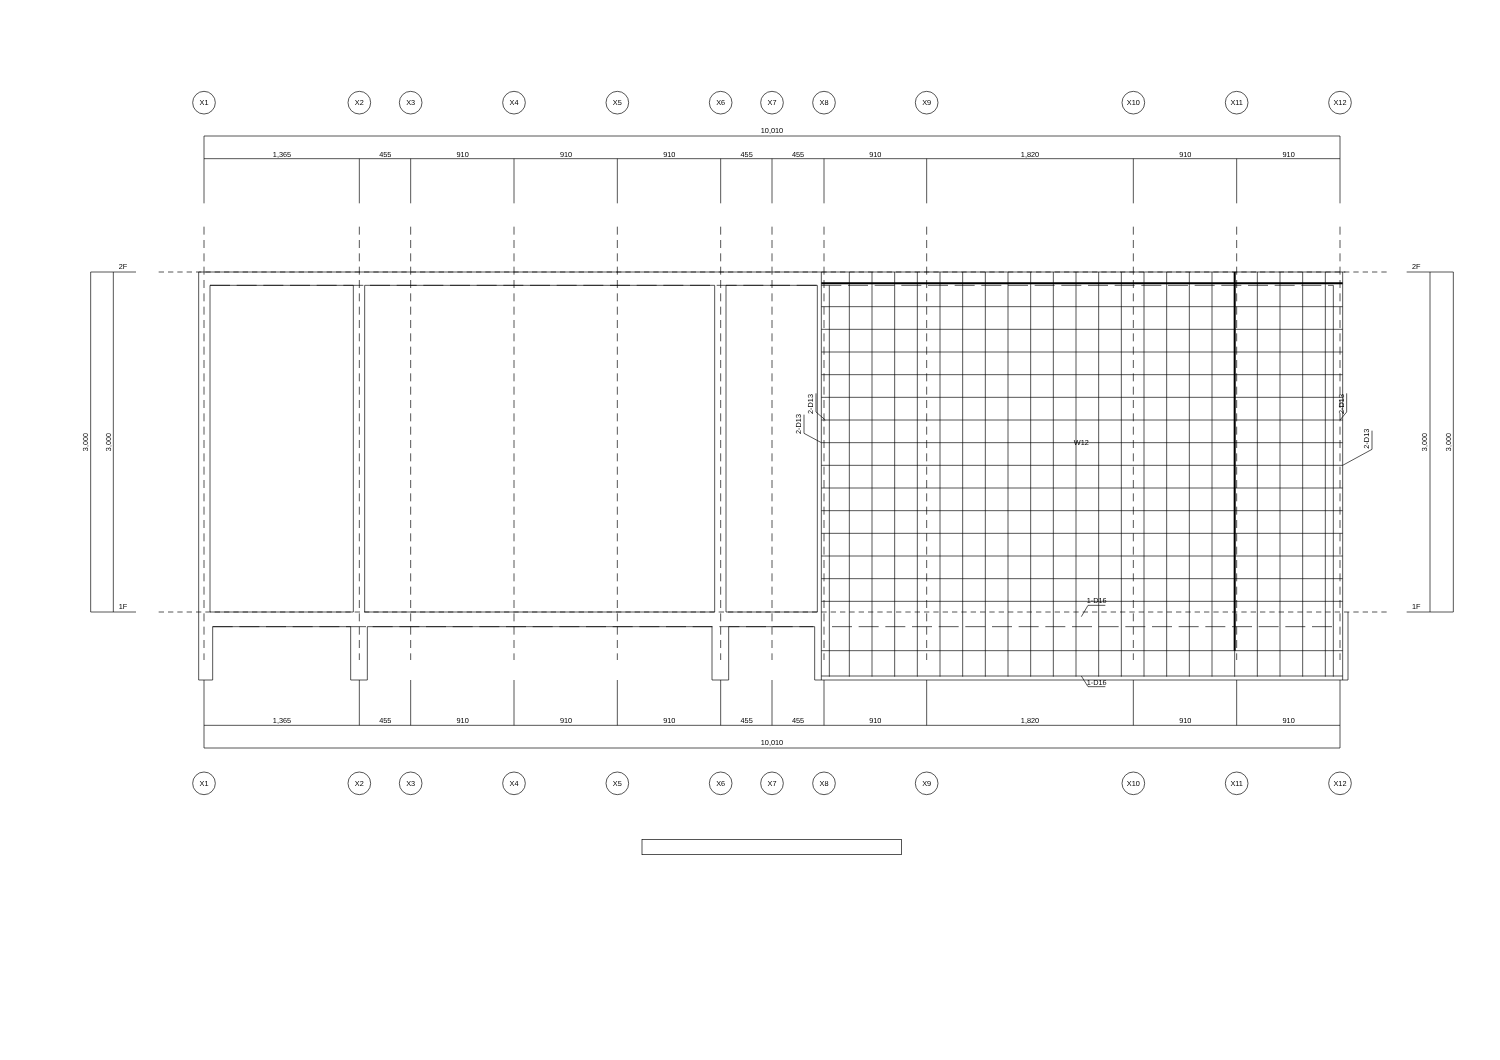X1
X2
X3
X4
X5
X6
X7
X8
X9
X10
X11
X12
10,010
1,365
455
910
910
910
455
455
910
1,820
910
910
2F
1F
2F
1F
3,000
3,000
3,000
3,000
W12
2-D13
2-D13
2-D13
2-D13
1-D16
1-D16
1,365
455
910
910
910
455
455
910
1,820
910
910
10,010
X1
X2
X3
X4
X5
X6
X7
X8
X9
X10
X11
X12